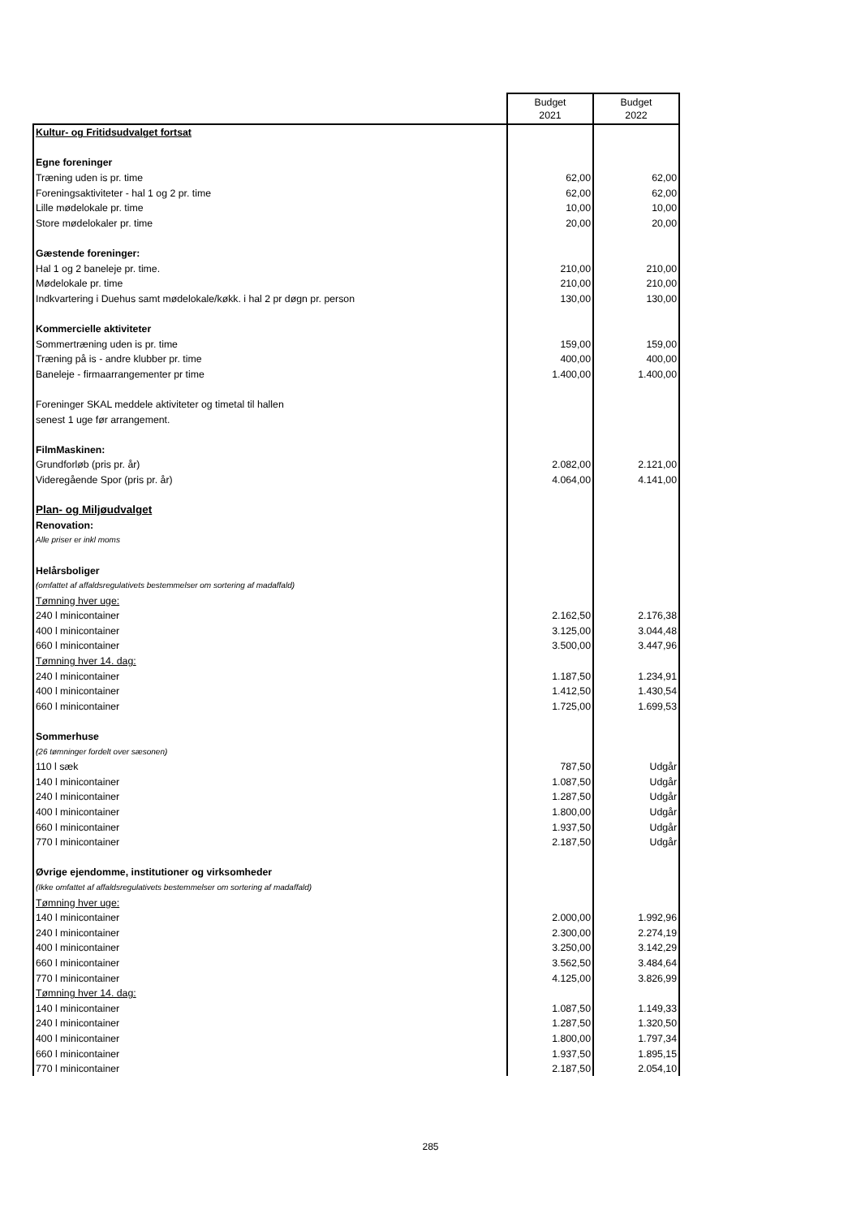| | Budget 2021 | Budget 2022 |
| Kultur- og Fritidsudvalget fortsat | | |
| Egne foreninger | | |
| Træning uden is pr. time | 62,00 | 62,00 |
| Foreningsaktiviteter - hal 1 og 2 pr. time | 62,00 | 62,00 |
| Lille mødelokale pr. time | 10,00 | 10,00 |
| Store mødelokaler pr. time | 20,00 | 20,00 |
| Gæstende foreninger: | | |
| Hal 1 og 2 baneleje pr. time. | 210,00 | 210,00 |
| Mødelokale pr. time | 210,00 | 210,00 |
| Indkvartering i Duehus samt mødelokale/køkk. i hal 2 pr døgn pr. person | 130,00 | 130,00 |
| Kommercielle aktiviteter | | |
| Sommertræning uden is pr. time | 159,00 | 159,00 |
| Træning på is - andre klubber pr. time | 400,00 | 400,00 |
| Baneleje - firmaarrangementer pr time | 1.400,00 | 1.400,00 |
| Foreninger SKAL meddele aktiviteter og timetal til hallen | | |
| senest 1 uge før arrangement. | | |
| FilmMaskinen: | | |
| Grundforløb (pris pr. år) | 2.082,00 | 2.121,00 |
| Videregående Spor (pris pr. år) | 4.064,00 | 4.141,00 |
| Plan- og Miljøudvalget | | |
| Renovation: | | |
| Alle priser er inkl moms | | |
| Helårsboliger | | |
| (omfattet af affaldsregulativets bestemmelser om sortering af madaffald) | | |
| Tømning hver uge: | | |
| 240 l minicontainer | 2.162,50 | 2.176,38 |
| 400 l minicontainer | 3.125,00 | 3.044,48 |
| 660 l minicontainer | 3.500,00 | 3.447,96 |
| Tømning hver 14. dag: | | |
| 240 l minicontainer | 1.187,50 | 1.234,91 |
| 400 l minicontainer | 1.412,50 | 1.430,54 |
| 660 l minicontainer | 1.725,00 | 1.699,53 |
| Sommerhuse | | |
| (26 tømninger fordelt over sæsonen) | | |
| 110 l sæk | 787,50 | Udgår |
| 140 l minicontainer | 1.087,50 | Udgår |
| 240 l minicontainer | 1.287,50 | Udgår |
| 400 l minicontainer | 1.800,00 | Udgår |
| 660 l minicontainer | 1.937,50 | Udgår |
| 770 l minicontainer | 2.187,50 | Udgår |
| Øvrige ejendomme, institutioner og virksomheder | | |
| (Ikke omfattet af affaldsregulativets bestemmelser om sortering af madaffald) | | |
| Tømning hver uge: | | |
| 140 l minicontainer | 2.000,00 | 1.992,96 |
| 240 l minicontainer | 2.300,00 | 2.274,19 |
| 400 l minicontainer | 3.250,00 | 3.142,29 |
| 660 l minicontainer | 3.562,50 | 3.484,64 |
| 770 l minicontainer | 4.125,00 | 3.826,99 |
| Tømning hver 14. dag: | | |
| 140 l minicontainer | 1.087,50 | 1.149,33 |
| 240 l minicontainer | 1.287,50 | 1.320,50 |
| 400 l minicontainer | 1.800,00 | 1.797,34 |
| 660 l minicontainer | 1.937,50 | 1.895,15 |
| 770 l minicontainer | 2.187,50 | 2.054,10 |
285